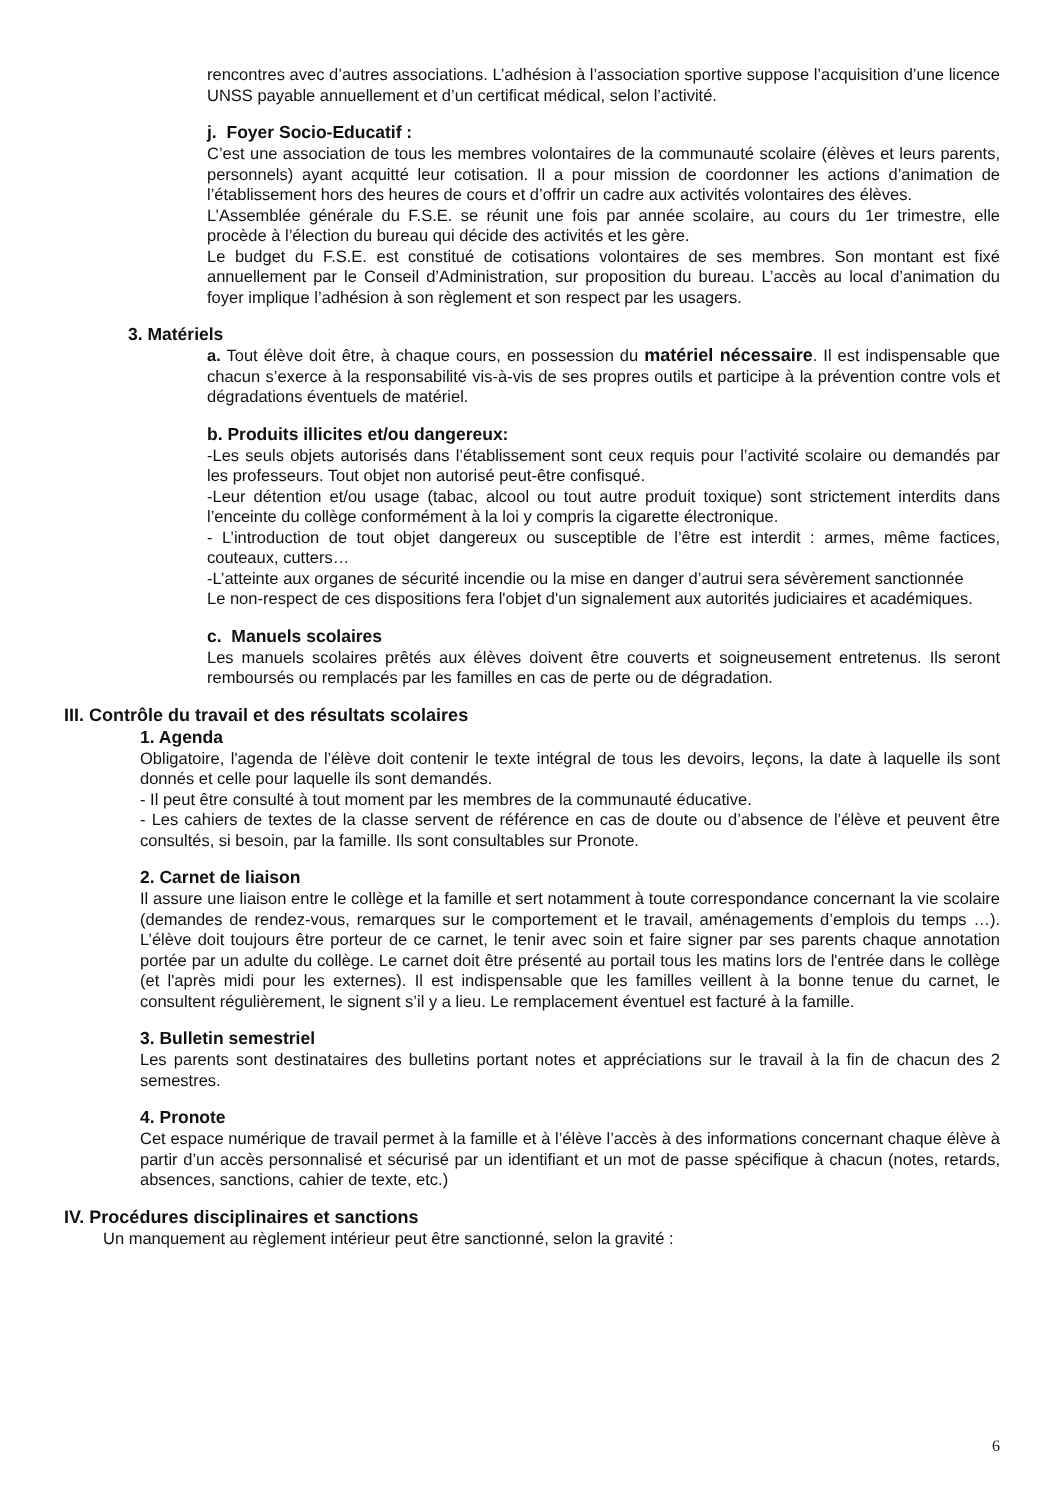rencontres avec d’autres associations. L’adhésion à l’association sportive suppose l’acquisition d’une licence UNSS payable annuellement et d’un certificat médical, selon l’activité.
j. Foyer Socio-Educatif :
C’est une association de tous les membres volontaires de la communauté scolaire (élèves et leurs parents, personnels) ayant acquitté leur cotisation. Il a pour mission de coordonner les actions d’animation de l’établissement hors des heures de cours et d’offrir un cadre aux activités volontaires des élèves.
L’Assemblée générale du F.S.E. se réunit une fois par année scolaire, au cours du 1er trimestre, elle procède à l’élection du bureau qui décide des activités et les gère.
Le budget du F.S.E. est constitué de cotisations volontaires de ses membres. Son montant est fixé annuellement par le Conseil d’Administration, sur proposition du bureau. L’accès au local d’animation du foyer implique l’adhésion à son règlement et son respect par les usagers.
3. Matériels
a. Tout élève doit être, à chaque cours, en possession du matériel nécessaire. Il est indispensable que chacun s’exerce à la responsabilité vis-à-vis de ses propres outils et participe à la prévention contre vols et dégradations éventuels de matériel.
b. Produits illicites et/ou dangereux:
-Les seuls objets autorisés dans l’établissement sont ceux requis pour l’activité scolaire ou demandés par les professeurs. Tout objet non autorisé peut-être confisqué.
-Leur détention et/ou usage (tabac, alcool ou tout autre produit toxique) sont strictement interdits dans l’enceinte du collège conformément à la loi y compris la cigarette électronique.
- L’introduction de tout objet dangereux ou susceptible de l’être est interdit : armes, même factices, couteaux, cutters…
-L’atteinte aux organes de sécurité incendie ou la mise en danger d’autrui sera sévèrement sanctionnée
Le non-respect de ces dispositions fera l'objet d'un signalement aux autorités judiciaires et académiques.
c. Manuels scolaires
Les manuels scolaires prêtés aux élèves doivent être couverts et soigneusement entretenus. Ils seront remboursés ou remplacés par les familles en cas de perte ou de dégradation.
III. Contrôle du travail et des résultats scolaires
1. Agenda
Obligatoire, l'agenda de l’élève doit contenir le texte intégral de tous les devoirs, leçons, la date à laquelle ils sont donnés et celle pour laquelle ils sont demandés.
- Il peut être consulté à tout moment par les membres de la communauté éducative.
- Les cahiers de textes de la classe servent de référence en cas de doute ou d’absence de l’élève et peuvent être consultés, si besoin, par la famille. Ils sont consultables sur Pronote.
2. Carnet de liaison
Il assure une liaison entre le collège et la famille et sert notamment à toute correspondance concernant la vie scolaire (demandes de rendez-vous, remarques sur le comportement et le travail, aménagements d’emplois du temps …). L’élève doit toujours être porteur de ce carnet, le tenir avec soin et faire signer par ses parents chaque annotation portée par un adulte du collège. Le carnet doit être présenté au portail tous les matins lors de l'entrée dans le collège (et l'après midi pour les externes). Il est indispensable que les familles veillent à la bonne tenue du carnet, le consultent régulièrement, le signent s’il y a lieu. Le remplacement éventuel est facturé à la famille.
3. Bulletin semestriel
Les parents sont destinataires des bulletins portant notes et appréciations sur le travail à la fin de chacun des 2 semestres.
4. Pronote
Cet espace numérique de travail permet à la famille et à l’élève l’accès à des informations concernant chaque élève à partir d’un accès personnalisé et sécurisé par un identifiant et un mot de passe spécifique à chacun (notes, retards, absences, sanctions, cahier de texte, etc.)
IV. Procédures disciplinaires et sanctions
Un manquement au règlement intérieur peut être sanctionné, selon la gravité :
6